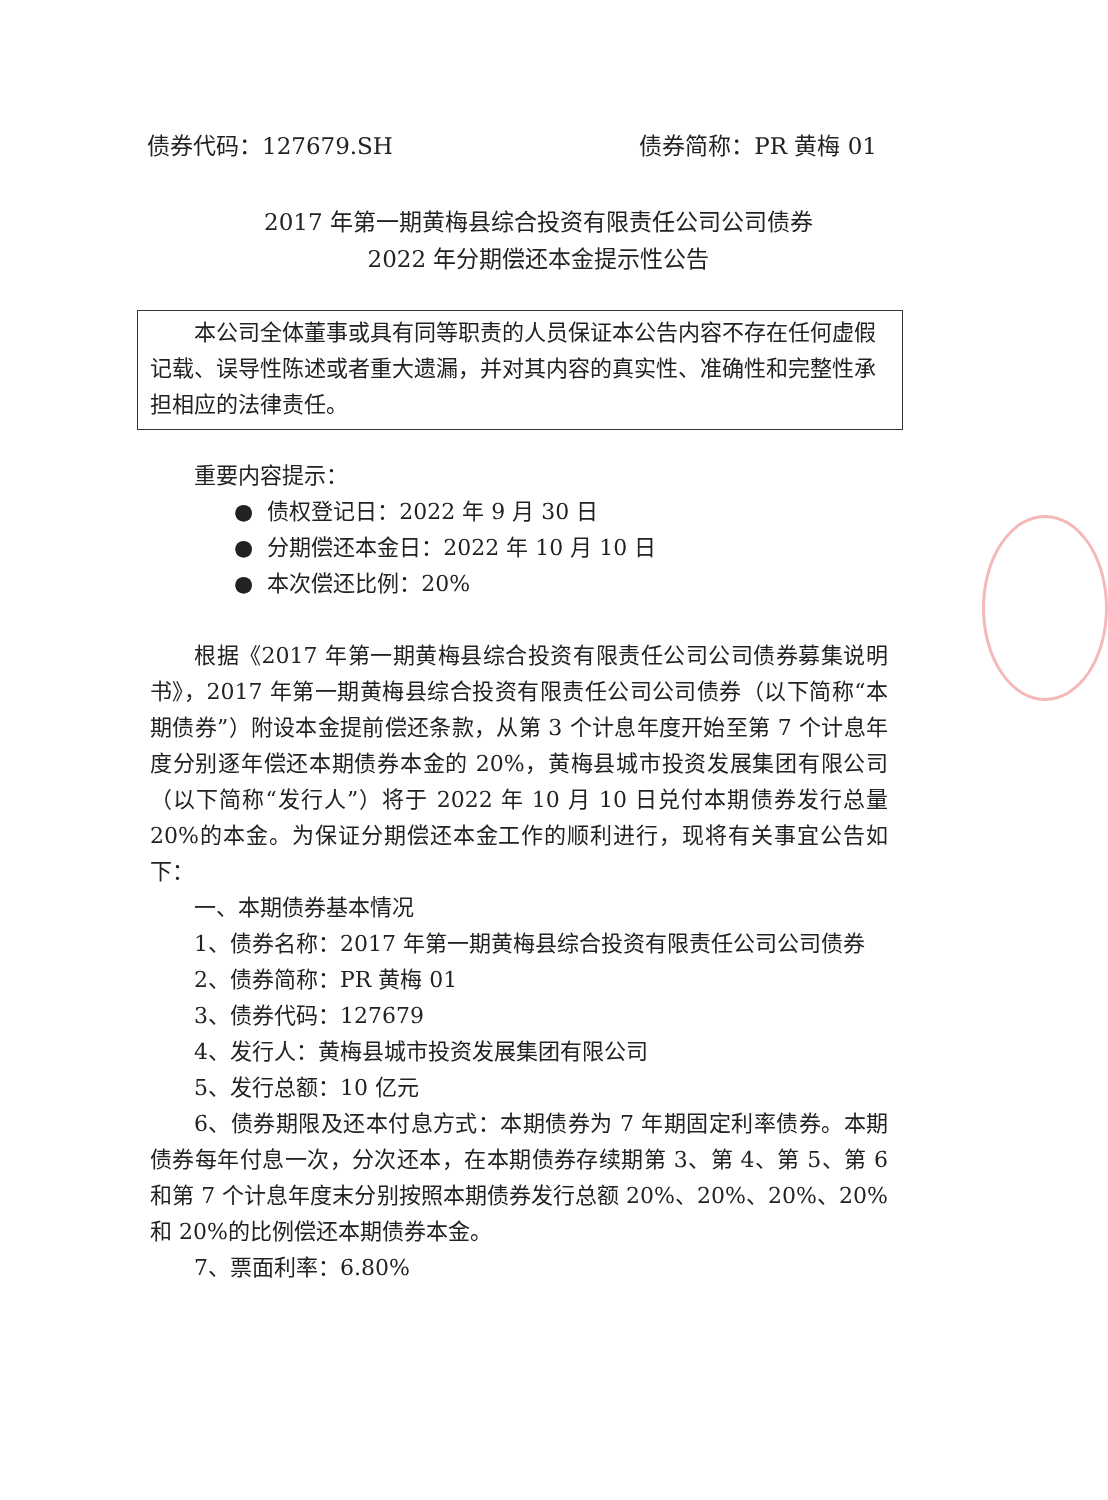债券代码：127679.SH 债券简称：PR 黄梅 01
2017 年第一期黄梅县综合投资有限责任公司公司债券
2022 年分期偿还本金提示性公告
本公司全体董事或具有同等职责的人员保证本公告内容不存在任何虚假记载、误导性陈述或者重大遗漏，并对其内容的真实性、准确性和完整性承担相应的法律责任。
重要内容提示：
● 债权登记日：2022 年 9 月 30 日
● 分期偿还本金日：2022 年 10 月 10 日
● 本次偿还比例：20%
根据《2017 年第一期黄梅县综合投资有限责任公司公司债券募集说明书》，2017 年第一期黄梅县综合投资有限责任公司公司债券（以下简称“本期债券”）附设本金提前偿还条款，从第 3 个计息年度开始至第 7 个计息年度分别逐年偿还本期债券本金的 20%，黄梅县城市投资发展集团有限公司（以下简称“发行人”）将于 2022 年 10 月 10 日兑付本期债券发行总量 20%的本金。为保证分期偿还本金工作的顺利进行，现将有关事宜公告如下：
一、本期债券基本情况
1、债券名称：2017 年第一期黄梅县综合投资有限责任公司公司债券
2、债券简称：PR 黄梅 01
3、债券代码：127679
4、发行人：黄梅县城市投资发展集团有限公司
5、发行总额：10 亿元
6、债券期限及还本付息方式：本期债券为 7 年期固定利率债券。本期债券每年付息一次，分次还本，在本期债券存续期第 3、第 4、第 5、第 6 和第 7 个计息年度末分别按照本期债券发行总额 20%、20%、20%、20%和 20%的比例偿还本期债券本金。
7、票面利率：6.80%